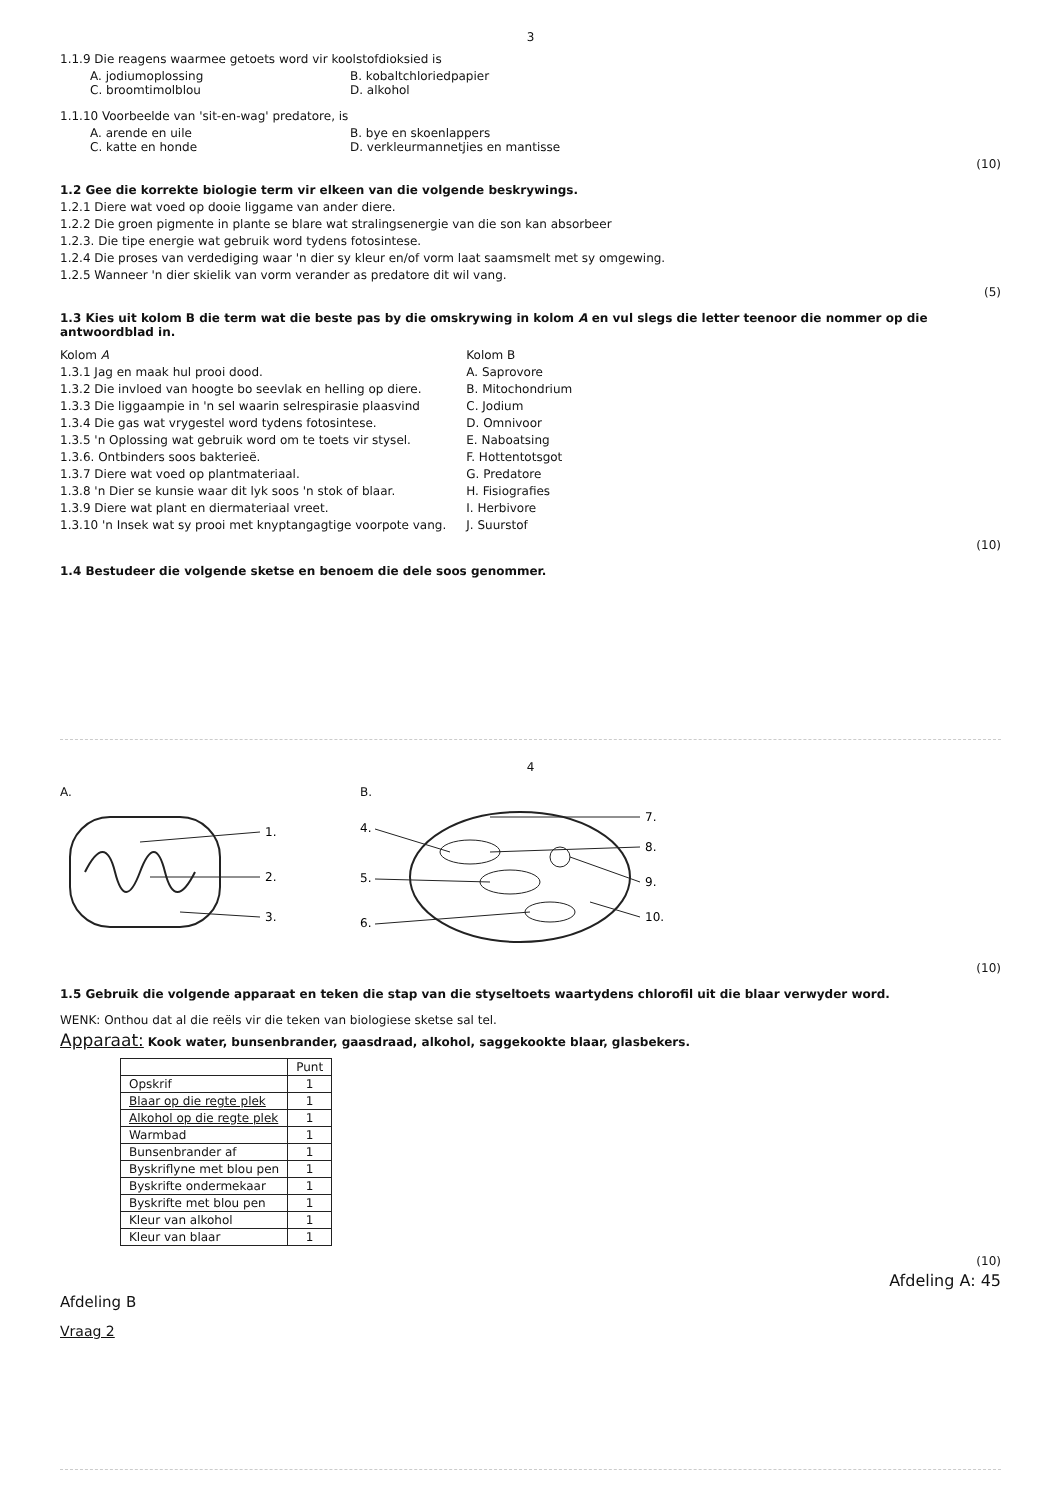3
1.1.9 Die reagens waarmee getoets word vir koolstofdioksied is
A. jodiumoplossing B. kobaltchloriedpapier
C. broomtimolblou D. alkohol
1.1.10 Voorbeelde van 'sit-en-wag' predatore, is
A. arende en uile B. bye en skoenlappers
C. katte en honde D. verkleurmannetjies en mantisse
(10)
1.2 Gee die korrekte biologie term vir elkeen van die volgende beskrywings.
1.2.1 Diere wat voed op dooie liggame van ander diere.
1.2.2 Die groen pigmente in plante se blare wat stralingsenergie van die son kan absorbeer
1.2.3. Die tipe energie wat gebruik word tydens fotosintese.
1.2.4 Die proses van verdediging waar 'n dier sy kleur en/of vorm laat saamsmelt met sy omgewing.
1.2.5 Wanneer 'n dier skielik van vorm verander as predatore dit wil vang.
(5)
1.3 Kies uit kolom B die term wat die beste pas by die omskrywing in kolom A en vul slegs die letter teenoor die nommer op die antwoordblad in.
Kolom A
1.3.1 Jag en maak hul prooi dood.
1.3.2 Die invloed van hoogte bo seevlak en helling op diere.
1.3.3 Die liggaampie in 'n sel waarin selrespirasie plaasvind
1.3.4 Die gas wat vrygestel word tydens fotosintese.
1.3.5 'n Oplossing wat gebruik word om te toets vir stysel.
1.3.6. Ontbinders soos bakterieë.
1.3.7 Diere wat voed op plantmateriaal.
1.3.8 'n Dier se kunsie waar dit lyk soos 'n stok of blaar.
1.3.9 Diere wat plant en diermateriaal vreet.
1.3.10 'n Insek wat sy prooi met knyptangagtige voorpote vang.
Kolom B
A. Saprovore
B. Mitochondrium
C. Jodium
D. Omnivoor
E. Naboatsing
F. Hottentotsgot
G. Predatore
H. Fisiografies
I. Herbivore
J. Suurstof
(10)
1.4 Bestudeer die volgende sketse en benoem die dele soos genommer.
4
A.
1.
2.
3.
B.
4.
5.
6.
7.
8.
9.
10.
(10)
1.5 Gebruik die volgende apparaat en teken die stap van die styseltoets waartydens chlorofil uit die blaar verwyder word.
WENK: Onthou dat al die reëls vir die teken van biologiese sketse sal tel.
Apparaat: Kook water, bunsenbrander, gaasdraad, alkohol, saggekookte blaar, glasbekers.
| | Punt |
| --- | --- |
| Opskrif | 1 |
| Blaar op die regte plek | 1 |
| Alkohol op die regte plek | 1 |
| Warmbad | 1 |
| Bunsenbrander af | 1 |
| Byskriflyne met blou pen | 1 |
| Byskrifte ondermekaar | 1 |
| Byskrifte met blou pen | 1 |
| Kleur van alkohol | 1 |
| Kleur van blaar | 1 |
(10)
Afdeling A: 45
Afdeling B
Vraag 2